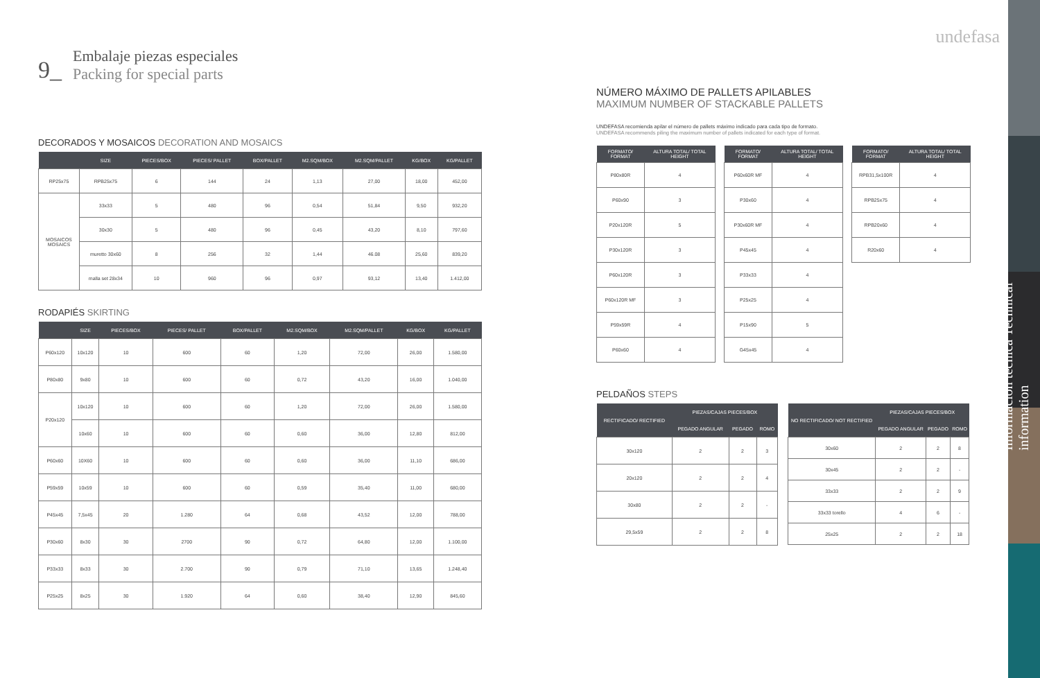Información técnica Technical information
undefasa
9_ Embalaje piezas especiales
Packing for special parts
DECORADOS Y MOSAICOS DECORATION AND MOSAICS
| | SIZE | PIECES/BOX | PIECES/ PALLET | BOX/PALLET | M2.SQM/BOX | M2.SQM/PALLET | KG/BOX | KG/PALLET |
| --- | --- | --- | --- | --- | --- | --- | --- | --- |
| RP25x75 | RPB25x75 | 6 | 144 | 24 | 1,13 | 27,00 | 18,00 | 452,00 |
| MOSAICOS MOSAICS | 33x33 | 5 | 480 | 96 | 0,54 | 51,84 | 9,50 | 932,20 |
| | 30x30 | 5 | 480 | 96 | 0,45 | 43,20 | 8,10 | 797,60 |
| | muretto 30x60 | 8 | 256 | 32 | 1,44 | 46.08 | 25,60 | 839,20 |
| | malla set 28x34 | 10 | 960 | 96 | 0,97 | 93,12 | 13,40 | 1.412,00 |
RODAPIÉS SKIRTING
| | SIZE | PIECES/BOX | PIECES/ PALLET | BOX/PALLET | M2.SQM/BOX | M2.SQM/PALLET | KG/BOX | KG/PALLET |
| --- | --- | --- | --- | --- | --- | --- | --- | --- |
| P60x120 | 10x120 | 10 | 600 | 60 | 1,20 | 72,00 | 26,00 | 1.580,00 |
| P80x80 | 9x80 | 10 | 600 | 60 | 0,72 | 43,20 | 16,00 | 1.040,00 |
| P20x120 | 10x120 | 10 | 600 | 60 | 1,20 | 72,00 | 26,00 | 1.580,00 |
| | 10x60 | 10 | 600 | 60 | 0,60 | 36,00 | 12,80 | 812,00 |
| P60x60 | 10X60 | 10 | 600 | 60 | 0,60 | 36,00 | 11,10 | 686,00 |
| P59x59 | 10x59 | 10 | 600 | 60 | 0,59 | 35,40 | 11,00 | 680,00 |
| P45x45 | 7,5x45 | 20 | 1.280 | 64 | 0,68 | 43,52 | 12,00 | 788,00 |
| P30x60 | 8x30 | 30 | 2700 | 90 | 0,72 | 64,80 | 12,00 | 1.100,00 |
| P33x33 | 8x33 | 30 | 2.700 | 90 | 0,79 | 71,10 | 13,65 | 1.248,40 |
| P25x25 | 8x25 | 30 | 1.920 | 64 | 0,60 | 38,40 | 12,90 | 845,60 |
NÚMERO MÁXIMO DE PALLETS APILABLES
MAXIMUM NUMBER OF STACKABLE PALLETS
UNDEFASA recomienda apilar el número de pallets máximo indicado para cada tipo de formato.
UNDEFASA recommends piling the maximum number of pallets indicated for each type of format.
| FORMATO/ FORMAT | ALTURA TOTAL/ TOTAL HEIGHT |
| --- | --- |
| P80x80R | 4 |
| P60x90 | 3 |
| P20x120R | 5 |
| P30x120R | 3 |
| P60x120R | 3 |
| P60x120R MF | 3 |
| P59x59R | 4 |
| P60x60 | 4 |
| FORMATO/ FORMAT | ALTURA TOTAL/ TOTAL HEIGHT |
| --- | --- |
| P60x60R MF | 4 |
| P30x60 | 4 |
| P30x60R MF | 4 |
| P45x45 | 4 |
| P33x33 | 4 |
| P25x25 | 4 |
| P15x90 | 5 |
| G45x45 | 4 |
| FORMATO/ FORMAT | ALTURA TOTAL/ TOTAL HEIGHT |
| --- | --- |
| RPB31,5x100R | 4 |
| RPB25x75 | 4 |
| RPB20x60 | 4 |
| R20x60 | 4 |
PELDAÑOS STEPS
| RECTIFICADO/ RECTIFIED | PIEZAS/CAJAS PIECES/BOX | | |
| --- | --- | --- | --- |
| | PEGADO ANGULAR | PEGADO | ROMO |
| 30x120 | 2 | 2 | 3 |
| 20x120 | 2 | 2 | 4 |
| 30x80 | 2 | 2 | - |
| 29,5x59 | 2 | 2 | 8 |
| NO RECTIFICADO/ NOT RECTIFIED | PIEZAS/CAJAS PIECES/BOX | | |
| --- | --- | --- | --- |
| | PEGADO ANGULAR | PEGADO | ROMO |
| 30x60 | 2 | 2 | 8 |
| 30x45 | 2 | 2 | - |
| 33x33 | 2 | 2 | 9 |
| 33x33 torello | 4 | 6 | - |
| 25x25 | 2 | 2 | 18 |